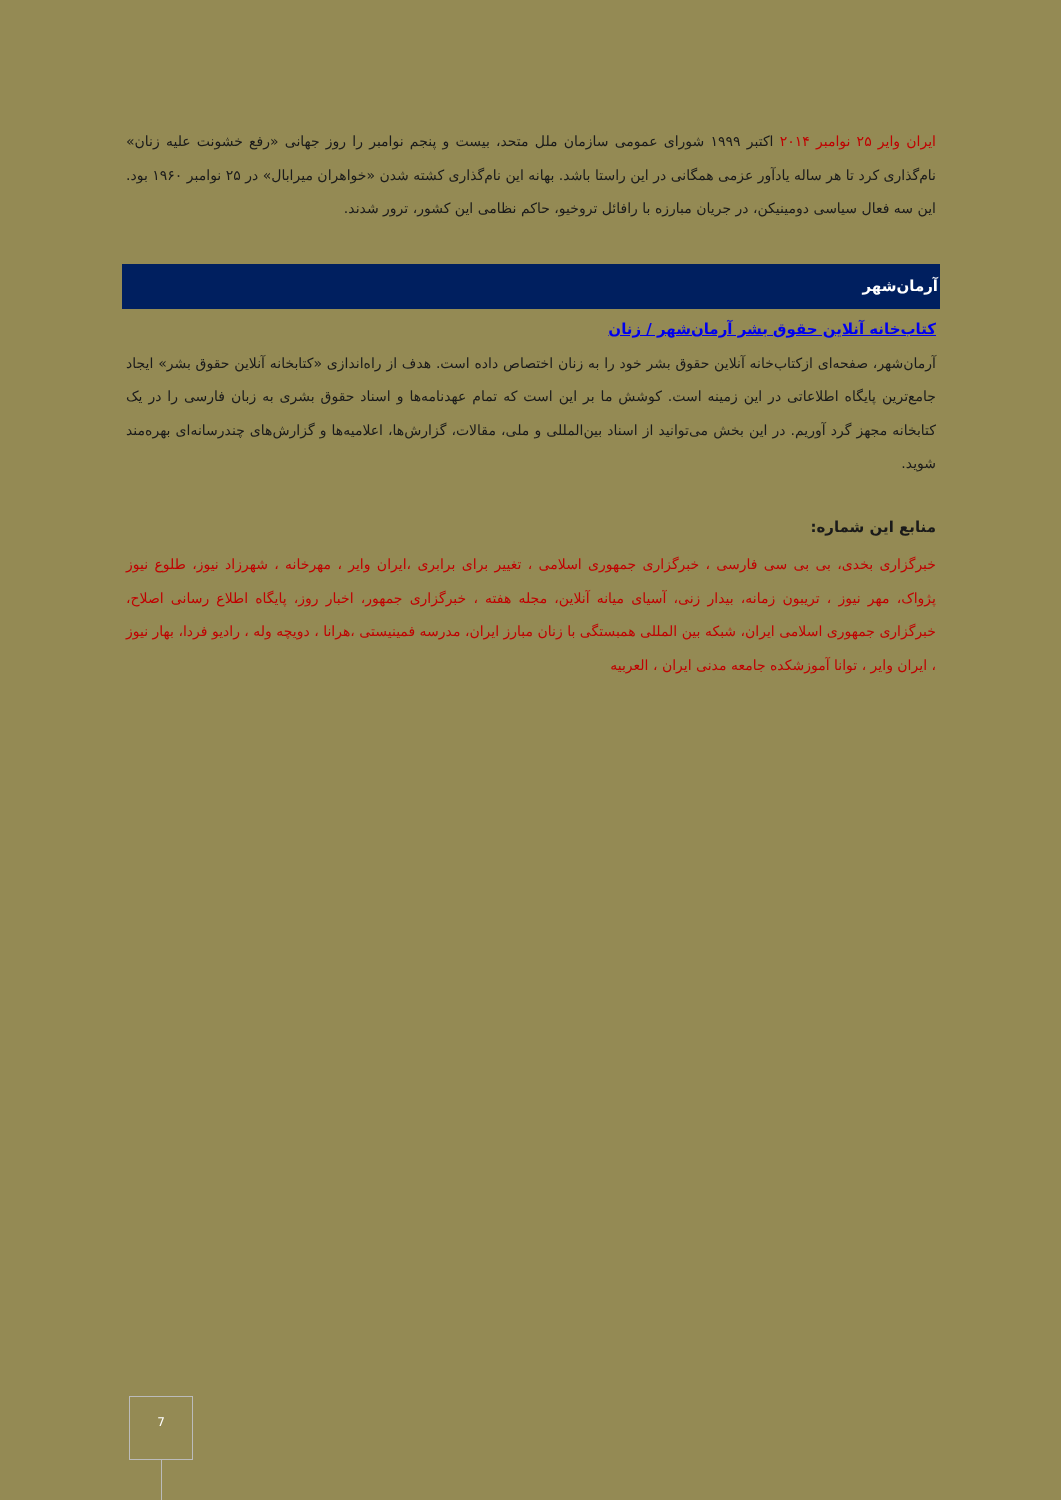ایران وایر ۲۵ نوامبر ۲۰۱۴ اکتبر ۱۹۹۹ شورای عمومی سازمان ملل متحد، بیست و پنجم نوامبر را روز جهانی «رفع خشونت علیه زنان» نام‌گذاری کرد تا هر ساله یادآور عزمی همگانی در این راستا باشد. بهانه این نام‌گذاری کشته شدن «خواهران میرابال» در ۲۵ نوامبر ۱۹۶۰ بود. این سه فعال سیاسی دومینیکن، در جریان مبارزه با رافائل تروخیو، حاکم نظامی این کشور، ترور شدند.
آرمان‌شهر
کتاب‌خانه آنلاین حقوق بشر آرمان‌شهر / زنان
آرمان‌شهر، صفحه‌ای ازکتاب‌خانه آنلاین حقوق بشر خود را به زنان اختصاص داده است. هدف از راه‌اندازی «کتابخانه آنلاین حقوق بشر» ایجاد جامع‌ترین پایگاه اطلاعاتی در این زمینه است. کوشش ما بر این است که تمام عهدنامه‌ها و اسناد حقوق بشری به زبان فارسی را در یک کتابخانه مجهز گرد آوریم. در این بخش می‌توانید از اسناد بین‌المللی و ملی، مقالات، گزارش‌ها، اعلامیه‌ها و گزارش‌های چندرسانه‌ای بهره‌مند شوید.
منابع این شماره:
خبرگزاری بخدی، بی بی سی فارسی ، خبرگزاری جمهوری اسلامی ، تغییر برای برابری ،ایران وایر ، مهرخانه ، شهرزاد نیوز، طلوع نیوز پژواک، مهر نیوز ، تریبون زمانه، بیدار زنی، آسیای میانه آنلاین، مجله هفته ، خبرگزاری جمهور، اخبار روز، پایگاه اطلاع رسانی اصلاح، خبرگزاری جمهوری اسلامی ایران، شبکه بین المللی همبستگی با زنان مبارز ایران، مدرسه فمینیستی ،هرانا ، دویچه وله ، رادیو فردا، بهار نیوز ، ایران وایر ، توانا آموزشکده جامعه مدنی ایران ، العربیه
7